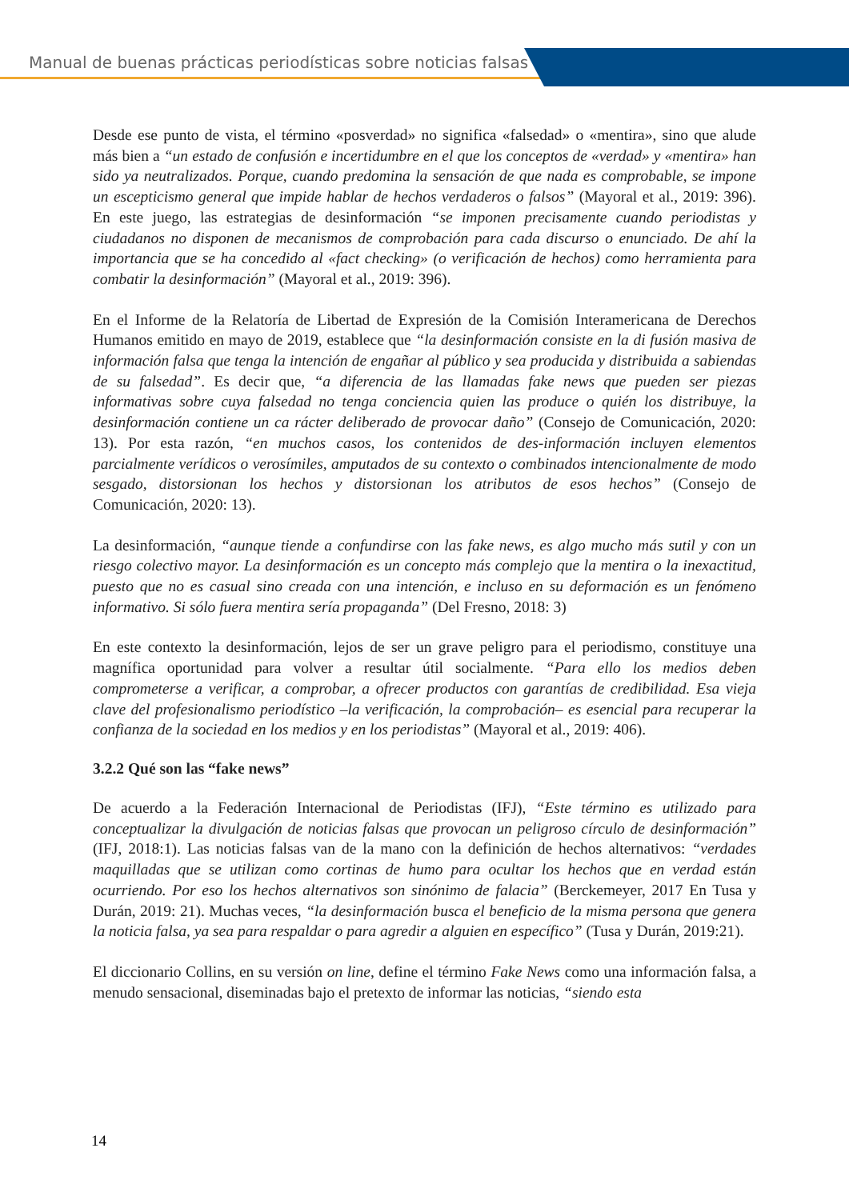Manual de buenas prácticas periodísticas sobre noticias falsas
Desde ese punto de vista, el término «posverdad» no significa «falsedad» o «mentira», sino que alude más bien a “un estado de confusión e incertidumbre en el que los conceptos de «verdad» y «mentira» han sido ya neutralizados. Porque, cuando predomina la sensación de que nada es comprobable, se impone un escepticismo general que impide hablar de hechos verdaderos o falsos” (Mayoral et al., 2019: 396). En este juego, las estrategias de desinformación “se imponen precisamente cuando periodistas y ciudadanos no disponen de mecanismos de comprobación para cada discurso o enunciado. De ahí la importancia que se ha concedido al «fact checking» (o verificación de hechos) como herramienta para combatir la desinformación” (Mayoral et al., 2019: 396).
En el Informe de la Relatoría de Libertad de Expresión de la Comisión Interamericana de Derechos Humanos emitido en mayo de 2019, establece que “la desinformación consiste en la di fusión masiva de información falsa que tenga la intención de engañar al público y sea producida y distribuida a sabiendas de su falsedad”. Es decir que, “a diferencia de las llamadas fake news que pueden ser piezas informativas sobre cuya falsedad no tenga conciencia quien las produce o quién los distribuye, la desinformación contiene un ca rácter deliberado de provocar daño” (Consejo de Comunicación, 2020: 13). Por esta razón, “en muchos casos, los contenidos de des-información incluyen elementos parcialmente verídicos o verosímiles, amputados de su contexto o combinados intencionalmente de modo sesgado, distorsionan los hechos y distorsionan los atributos de esos hechos” (Consejo de Comunicación, 2020: 13).
La desinformación, “aunque tiende a confundirse con las fake news, es algo mucho más sutil y con un riesgo colectivo mayor. La desinformación es un concepto más complejo que la mentira o la inexactitud, puesto que no es casual sino creada con una intención, e incluso en su deformación es un fenómeno informativo. Si sólo fuera mentira sería propaganda” (Del Fresno, 2018: 3)
En este contexto la desinformación, lejos de ser un grave peligro para el periodismo, constituye una magnífica oportunidad para volver a resultar útil socialmente. “Para ello los medios deben comprometerse a verificar, a comprobar, a ofrecer productos con garantías de credibilidad. Esa vieja clave del profesionalismo periodístico –la verificación, la comprobación– es esencial para recuperar la confianza de la sociedad en los medios y en los periodistas” (Mayoral et al., 2019: 406).
3.2.2 Qué son las “fake news”
De acuerdo a la Federación Internacional de Periodistas (IFJ), “Este término es utilizado para conceptualizar la divulgación de noticias falsas que provocan un peligroso círculo de desinformación” (IFJ, 2018:1). Las noticias falsas van de la mano con la definición de hechos alternativos: “verdades maquilladas que se utilizan como cortinas de humo para ocultar los hechos que en verdad están ocurriendo. Por eso los hechos alternativos son sinónimo de falacia” (Berckemeyer, 2017 En Tusa y Durán, 2019: 21). Muchas veces, “la desinformación busca el beneficio de la misma persona que genera la noticia falsa, ya sea para respaldar o para agredir a alguien en específico” (Tusa y Durán, 2019:21).
El diccionario Collins, en su versión on line, define el término Fake News como una información falsa, a menudo sensacional, diseminadas bajo el pretexto de informar las noticias, “siendo esta
14